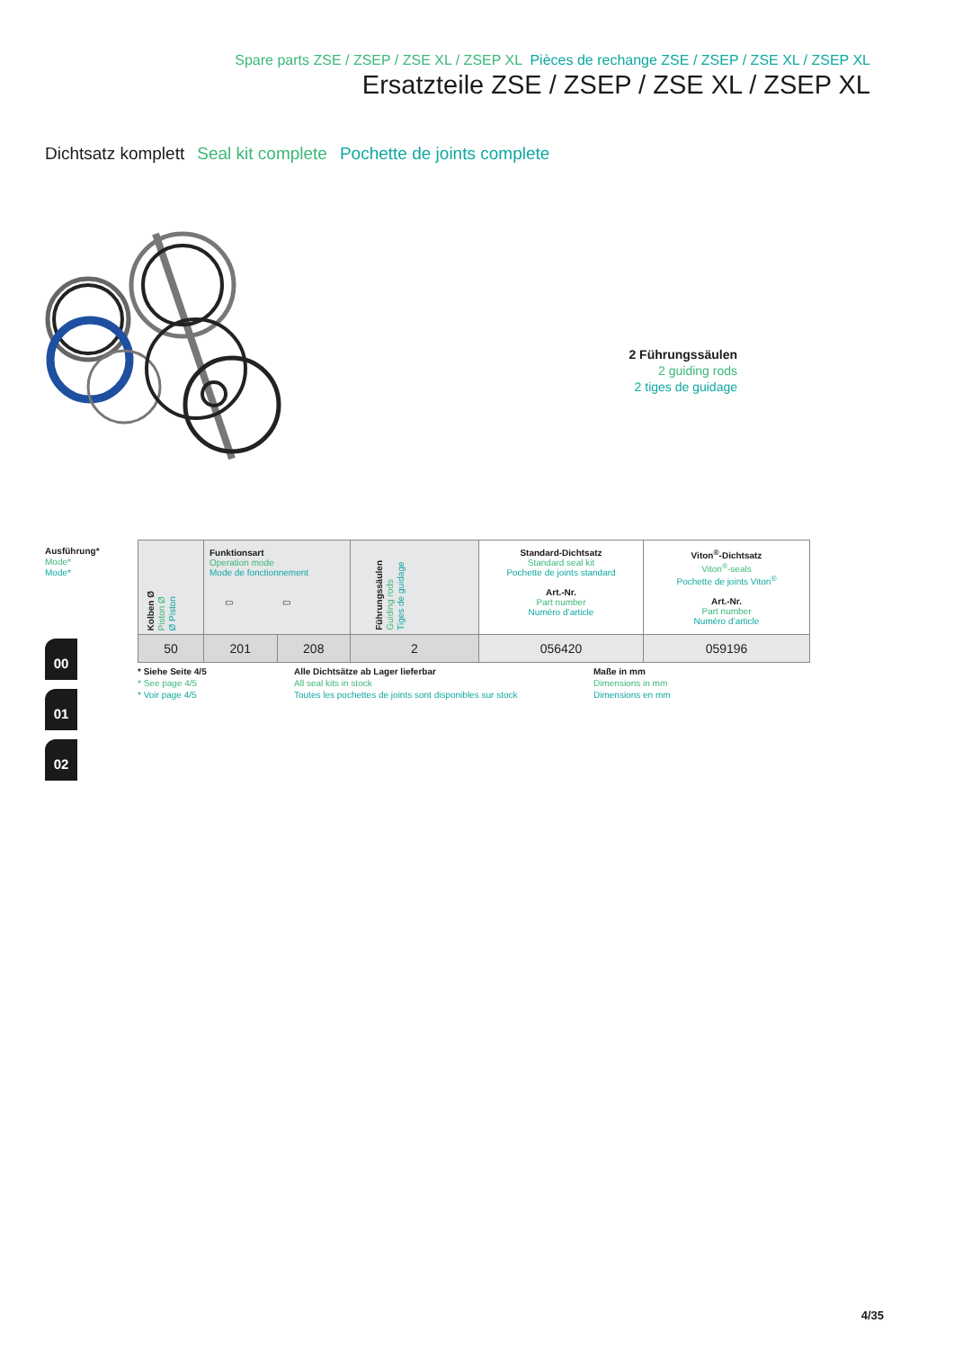Spare parts ZSE / ZSEP / ZSE XL / ZSEP XL Pièces de rechange ZSE / ZSEP / ZSE XL / ZSEP XL
Ersatzteile ZSE / ZSEP / ZSE XL / ZSEP XL
Dichtsatz komplett Seal kit complete Pochette de joints complete
2 Führungssäulen
2 guiding rods
2 tiges de guidage
Ausführung*
Mode*
Mode*
| Kolben Ø Piston Ø Ø Piston | Funktionsart Operation mode Mode de fonctionnement ▭ ▭ | | Führungssäulen Guiding rods Tiges de guidage | Standard-Dichtsatz Standard seal kit Pochette de joints standard Art.-Nr. Part number Numéro d’article | Viton<sup>®</sup>-Dichtsatz Viton<sup>®</sup>-seals Pochette de joints Viton<sup>®</sup> Art.-Nr. Part number Numéro d’article |
| 50 | 201 | 208 | 2 | 056420 | 059196 |
00
01
02
* Siehe Seite 4/5
* See page 4/5
* Voir page 4/5
Alle Dichtsätze ab Lager lieferbar
All seal kits in stock
Toutes les pochettes de joints sont disponibles sur stock
Maße in mm
Dimensions in mm
Dimensions en mm
4/35